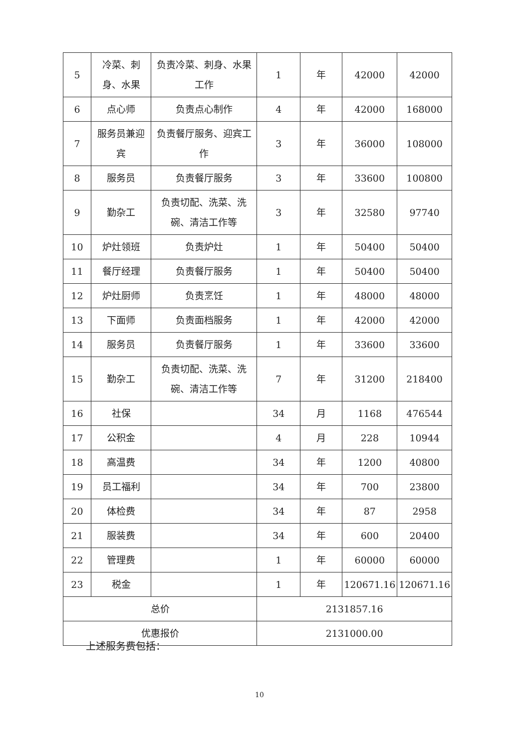| 5 | 冷菜、刺身、水果 | 负责冷菜、刺身、水果工作 | 1 | 年 | 42000 | 42000 |
| 6 | 点心师 | 负责点心制作 | 4 | 年 | 42000 | 168000 |
| 7 | 服务员兼迎宾 | 负责餐厅服务、迎宾工作 | 3 | 年 | 36000 | 108000 |
| 8 | 服务员 | 负责餐厅服务 | 3 | 年 | 33600 | 100800 |
| 9 | 勤杂工 | 负责切配、洗菜、洗碗、清洁工作等 | 3 | 年 | 32580 | 97740 |
| 10 | 炉灶领班 | 负责炉灶 | 1 | 年 | 50400 | 50400 |
| 11 | 餐厅经理 | 负责餐厅服务 | 1 | 年 | 50400 | 50400 |
| 12 | 炉灶厨师 | 负责烹饪 | 1 | 年 | 48000 | 48000 |
| 13 | 下面师 | 负责面档服务 | 1 | 年 | 42000 | 42000 |
| 14 | 服务员 | 负责餐厅服务 | 1 | 年 | 33600 | 33600 |
| 15 | 勤杂工 | 负责切配、洗菜、洗碗、清洁工作等 | 7 | 年 | 31200 | 218400 |
| 16 | 社保 | | 34 | 月 | 1168 | 476544 |
| 17 | 公积金 | | 4 | 月 | 228 | 10944 |
| 18 | 高温费 | | 34 | 年 | 1200 | 40800 |
| 19 | 员工福利 | | 34 | 年 | 700 | 23800 |
| 20 | 体检费 | | 34 | 年 | 87 | 2958 |
| 21 | 服装费 | | 34 | 年 | 600 | 20400 |
| 22 | 管理费 | | 1 | 年 | 60000 | 60000 |
| 23 | 税金 | | 1 | 年 | 120671.16 | 120671.16 |
| 总价 | | | 2131857.16 | | | |
| 优惠报价 | | | 2131000.00 | | | |
上述服务费包括：
10